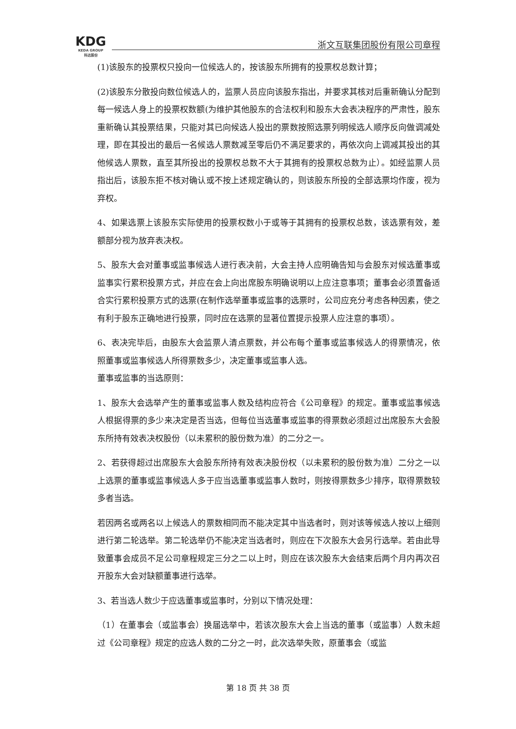KDG
KEDA GROUP
科达股份
浙文互联集团股份有限公司章程
(1)该股东的投票权只投向一位候选人的，按该股东所拥有的投票权总数计算；
(2)该股东分散投向数位候选人的，监票人员应向该股东指出，并要求其核对后重新确认分配到每一候选人身上的投票权数额(为维护其他股东的合法权利和股东大会表决程序的严肃性，股东重新确认其投票结果，只能对其已向候选人投出的票数按照选票列明候选人顺序反向做调减处理，即在其投出的最后一名候选人票数减至零后仍不满足要求的，再依次向上调减其投出的其他候选人票数，直至其所投出的投票权总数不大于其拥有的投票权总数为止）。如经监票人员指出后，该股东拒不核对确认或不按上述规定确认的，则该股东所投的全部选票均作废，视为弃权。
4、如果选票上该股东实际使用的投票权数小于或等于其拥有的投票权总数，该选票有效，差额部分视为放弃表决权。
5、股东大会对董事或监事候选人进行表决前，大会主持人应明确告知与会股东对候选董事或监事实行累积投票方式，并应在会上向出席股东明确说明以上应注意事项；董事会必须置备适合实行累积投票方式的选票(在制作选举董事或监事的选票时，公司应充分考虑各种因素，使之有利于股东正确地进行投票，同时应在选票的显著位置提示投票人应注意的事项）。
6、表决完毕后，由股东大会监票人清点票数，并公布每个董事或监事候选人的得票情况，依照董事或监事候选人所得票数多少，决定董事或监事人选。
董事或监事的当选原则：
1、股东大会选举产生的董事或监事人数及结构应符合《公司章程》的规定。董事或监事候选人根据得票的多少来决定是否当选，但每位当选董事或监事的得票数必须超过出席股东大会股东所持有效表决权股份（以未累积的股份数为准）的二分之一。
2、若获得超过出席股东大会股东所持有效表决股份权（以未累积的股份数为准）二分之一以上选票的董事或监事候选人多于应当选董事或监事人数时，则按得票数多少排序，取得票数较多者当选。
若因两名或两名以上候选人的票数相同而不能决定其中当选者时，则对该等候选人按以上细则进行第二轮选举。第二轮选举仍不能决定当选者时，则应在下次股东大会另行选举。若由此导致董事会成员不足公司章程规定三分之二以上时，则应在该次股东大会结束后两个月内再次召开股东大会对缺额董事进行选举。
3、若当选人数少于应选董事或监事时，分别以下情况处理：
（1）在董事会（或监事会）换届选举中，若该次股东大会上当选的董事（或监事）人数未超过《公司章程》规定的应选人数的二分之一时，此次选举失败，原董事会（或监
第 18 页 共 38 页